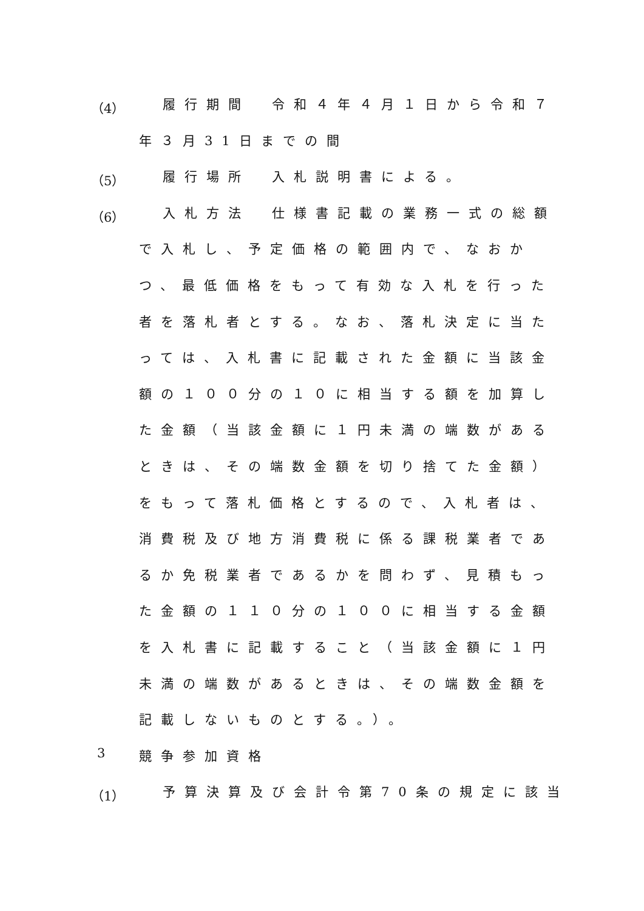（4） 履行期間　令和４年４月１日から令和７
年３月31日までの間
（5） 履行場所　入札説明書による。
（6） 入札方法　仕様書記載の業務一式の総額
で入札し、予定価格の範囲内で、なおか
つ、最低価格をもって有効な入札を行った
者を落札者とする。なお、落札決定に当た
っては、入札書に記載された金額に当該金
額の１００分の１０に相当する額を加算し
た金額（当該金額に１円未満の端数がある
ときは、その端数金額を切り捨てた金額）
をもって落札価格とするので、入札者は、
消費税及び地方消費税に係る課税業者であ
るか免税業者であるかを問わず、見積もっ
た金額の１１０分の１００に相当する金額
を入札書に記載すること（当該金額に１円
未満の端数があるときは、その端数金額を
記載しないものとする。）。
3 競争参加資格
（1） 予算決算及び会計令第70条の規定に該当